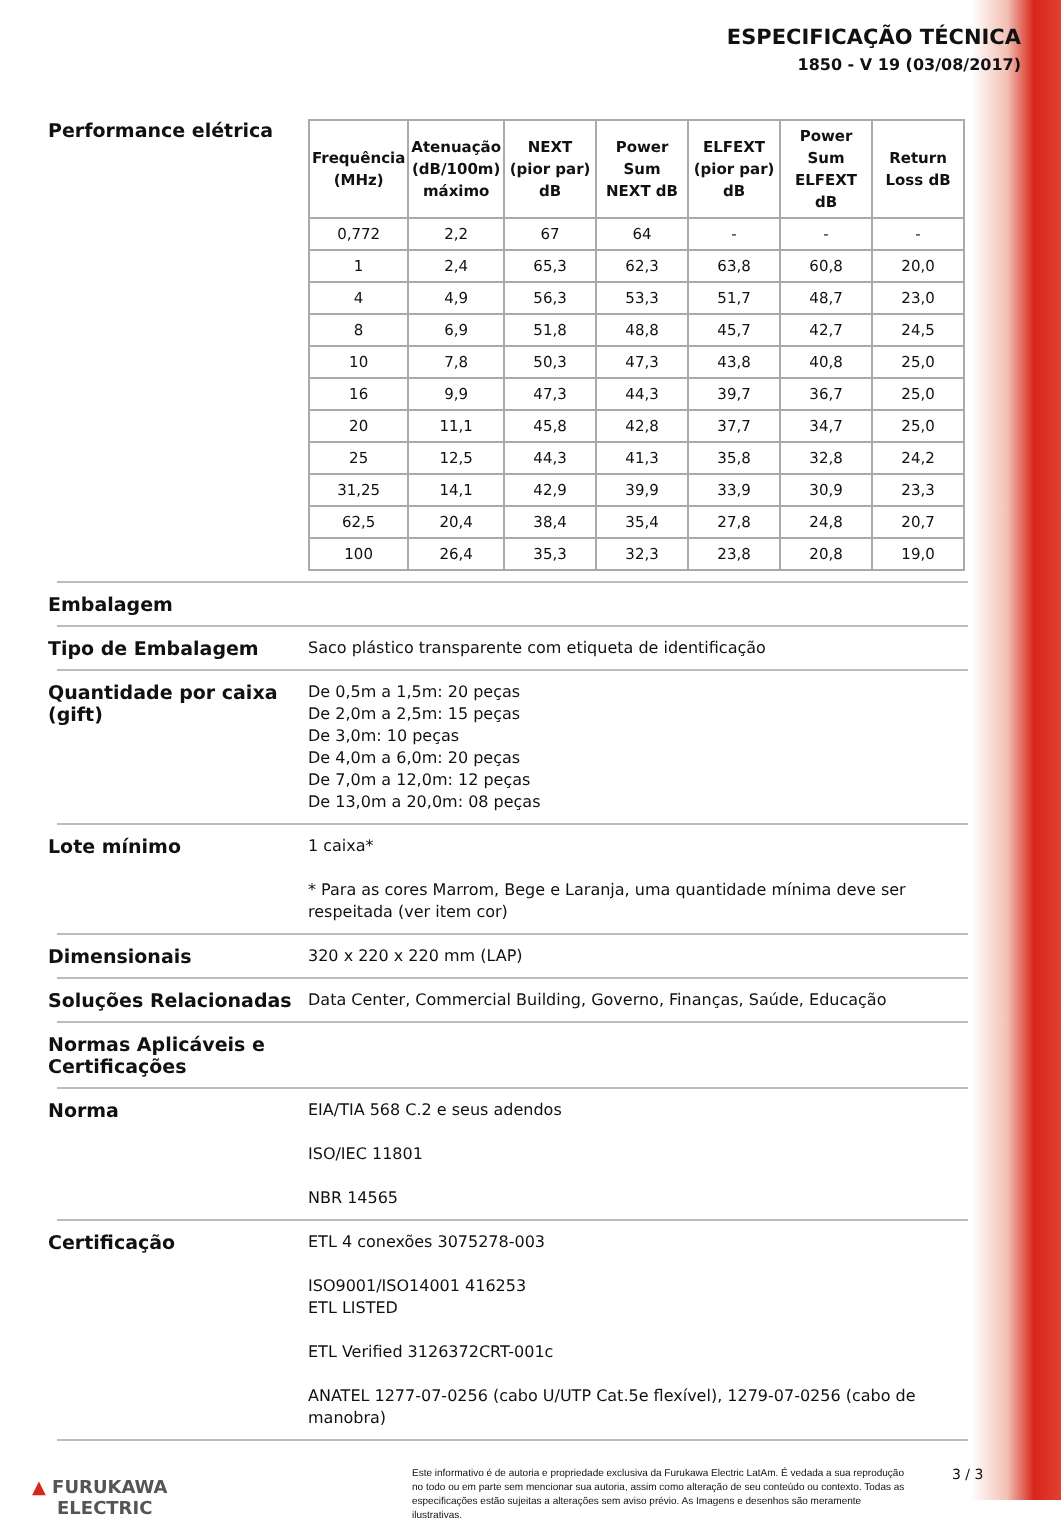ESPECIFICAÇÃO TÉCNICA
1850 - V 19 (03/08/2017)
Performance elétrica
| Frequência (MHz) | Atenuação (dB/100m) máximo | NEXT (pior par) dB | Power Sum NEXT dB | ELFEXT (pior par) dB | Power Sum ELFEXT dB | Return Loss dB |
| --- | --- | --- | --- | --- | --- | --- |
| 0,772 | 2,2 | 67 | 64 | - | - | - |
| 1 | 2,4 | 65,3 | 62,3 | 63,8 | 60,8 | 20,0 |
| 4 | 4,9 | 56,3 | 53,3 | 51,7 | 48,7 | 23,0 |
| 8 | 6,9 | 51,8 | 48,8 | 45,7 | 42,7 | 24,5 |
| 10 | 7,8 | 50,3 | 47,3 | 43,8 | 40,8 | 25,0 |
| 16 | 9,9 | 47,3 | 44,3 | 39,7 | 36,7 | 25,0 |
| 20 | 11,1 | 45,8 | 42,8 | 37,7 | 34,7 | 25,0 |
| 25 | 12,5 | 44,3 | 41,3 | 35,8 | 32,8 | 24,2 |
| 31,25 | 14,1 | 42,9 | 39,9 | 33,9 | 30,9 | 23,3 |
| 62,5 | 20,4 | 38,4 | 35,4 | 27,8 | 24,8 | 20,7 |
| 100 | 26,4 | 35,3 | 32,3 | 23,8 | 20,8 | 19,0 |
Embalagem
Tipo de Embalagem
Saco plástico transparente com etiqueta de identificação
Quantidade por caixa (gift)
De 0,5m a 1,5m: 20 peças
De 2,0m a 2,5m: 15 peças
De 3,0m: 10 peças
De 4,0m a 6,0m: 20 peças
De 7,0m a 12,0m: 12 peças
De 13,0m a 20,0m: 08 peças
Lote mínimo
1 caixa*
* Para as cores Marrom, Bege e Laranja, uma quantidade mínima deve ser respeitada (ver item cor)
Dimensionais
320 x 220 x 220 mm (LAP)
Soluções Relacionadas
Data Center, Commercial Building, Governo, Finanças, Saúde, Educação
Normas Aplicáveis e Certificações
Norma
EIA/TIA 568 C.2 e seus adendos
ISO/IEC 11801
NBR 14565
Certificação
ETL 4 conexões 3075278-003
ISO9001/ISO14001 416253
ETL LISTED
ETL Verified 3126372CRT-001c
ANATEL 1277-07-0256 (cabo U/UTP Cat.5e flexível), 1279-07-0256 (cabo de manobra)
▲ FURUKAWA
ELECTRIC
Este informativo é de autoria e propriedade exclusiva da Furukawa Electric LatAm. É vedada a sua reprodução no todo ou em parte sem mencionar sua autoria, assim como alteração de seu conteúdo ou contexto. Todas as especificações estão sujeitas a alterações sem aviso prévio. As Imagens e desenhos são meramente ilustrativas.
3 / 3